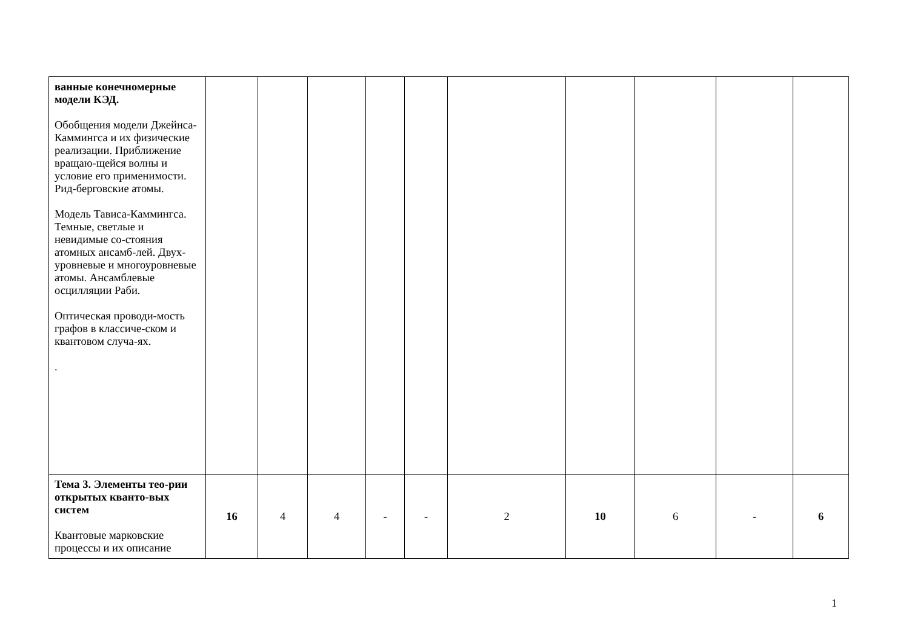| ванные конечномерные модели КЭД. Обобщения модели Джейнса-Каммингса и их физические реализации. Приближение вращаю-щейся волны и условие его применимости. Рид-берговские атомы. Модель Тависа-Каммингса. Темные, светлые и невидимые со-стояния атомных ансамб-лей. Двух-уровневые и многоуровневые атомы. Ансамблевые осцилляции Раби. Оптическая проводи-мость графов в классиче-ском и квантовом случа-ях. . | | | | | | | | | | |
| Тема 3. Элементы тео-рии открытых кванто-вых систем Квантовые марковские процессы и их описание | 16 | 4 | 4 | - | - | 2 | 10 | 6 | - | 6 |
1